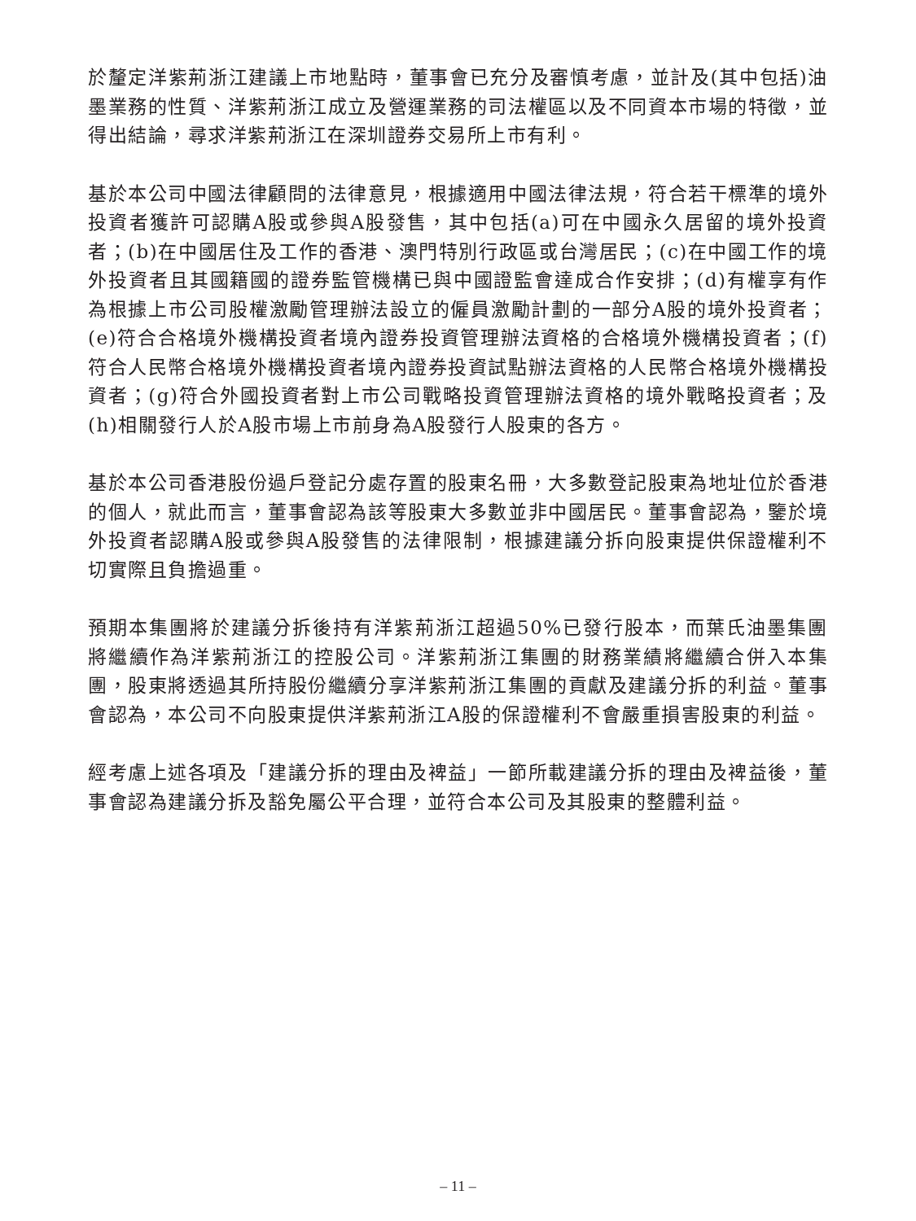於釐定洋紫荊浙江建議上市地點時，董事會已充分及審慎考慮，並計及(其中包括)油墨業務的性質、洋紫荊浙江成立及營運業務的司法權區以及不同資本市場的特徵，並得出結論，尋求洋紫荊浙江在深圳證券交易所上市有利。
基於本公司中國法律顧問的法律意見，根據適用中國法律法規，符合若干標準的境外投資者獲許可認購A股或參與A股發售，其中包括(a)可在中國永久居留的境外投資者；(b)在中國居住及工作的香港、澳門特別行政區或台灣居民；(c)在中國工作的境外投資者且其國籍國的證券監管機構已與中國證監會達成合作安排；(d)有權享有作為根據上市公司股權激勵管理辦法設立的僱員激勵計劃的一部分A股的境外投資者；(e)符合合格境外機構投資者境內證券投資管理辦法資格的合格境外機構投資者；(f)符合人民幣合格境外機構投資者境內證券投資試點辦法資格的人民幣合格境外機構投資者；(g)符合外國投資者對上市公司戰略投資管理辦法資格的境外戰略投資者；及(h)相關發行人於A股市場上市前身為A股發行人股東的各方。
基於本公司香港股份過戶登記分處存置的股東名冊，大多數登記股東為地址位於香港的個人，就此而言，董事會認為該等股東大多數並非中國居民。董事會認為，鑒於境外投資者認購A股或參與A股發售的法律限制，根據建議分拆向股東提供保證權利不切實際且負擔過重。
預期本集團將於建議分拆後持有洋紫荊浙江超過50%已發行股本，而葉氏油墨集團將繼續作為洋紫荊浙江的控股公司。洋紫荊浙江集團的財務業績將繼續合併入本集團，股東將透過其所持股份繼續分享洋紫荊浙江集團的貢獻及建議分拆的利益。董事會認為，本公司不向股東提供洋紫荊浙江A股的保證權利不會嚴重損害股東的利益。
經考慮上述各項及「建議分拆的理由及裨益」一節所載建議分拆的理由及裨益後，董事會認為建議分拆及豁免屬公平合理，並符合本公司及其股東的整體利益。
– 11 –